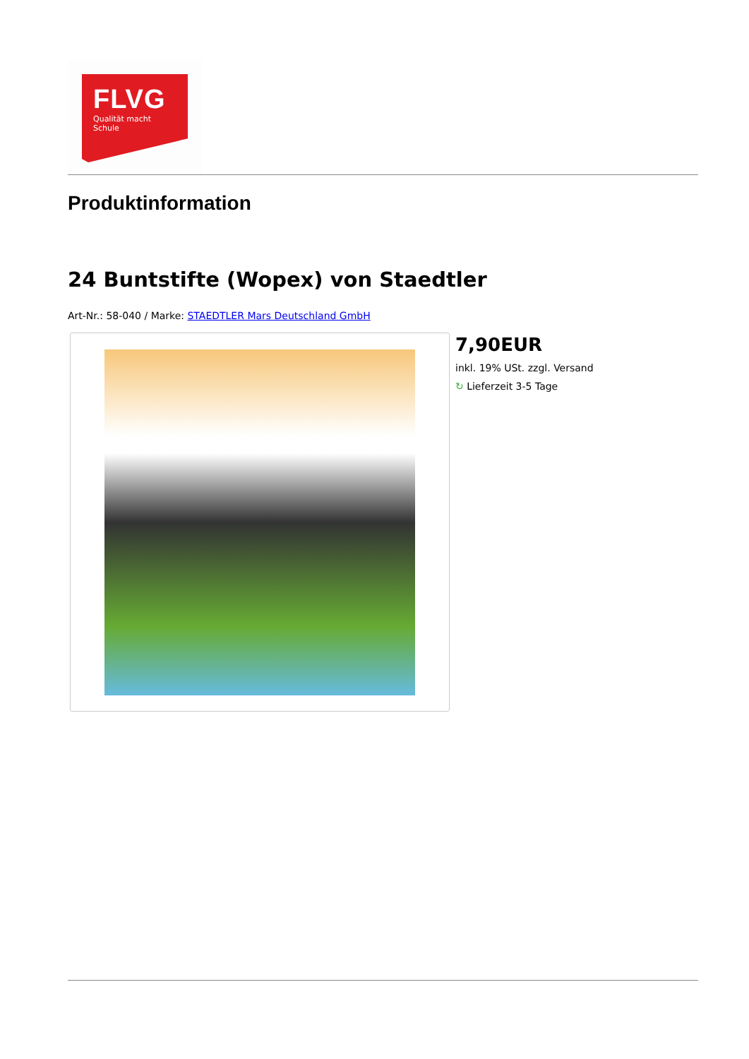FLVG
Qualität macht
Schule
Produktinformation
24 Buntstifte (Wopex) von Staedtler
Art-Nr.: 58-040 / Marke: STAEDTLER Mars Deutschland GmbH
7,90EUR
inkl. 19% USt. zzgl. Versand
↻ Lieferzeit 3-5 Tage